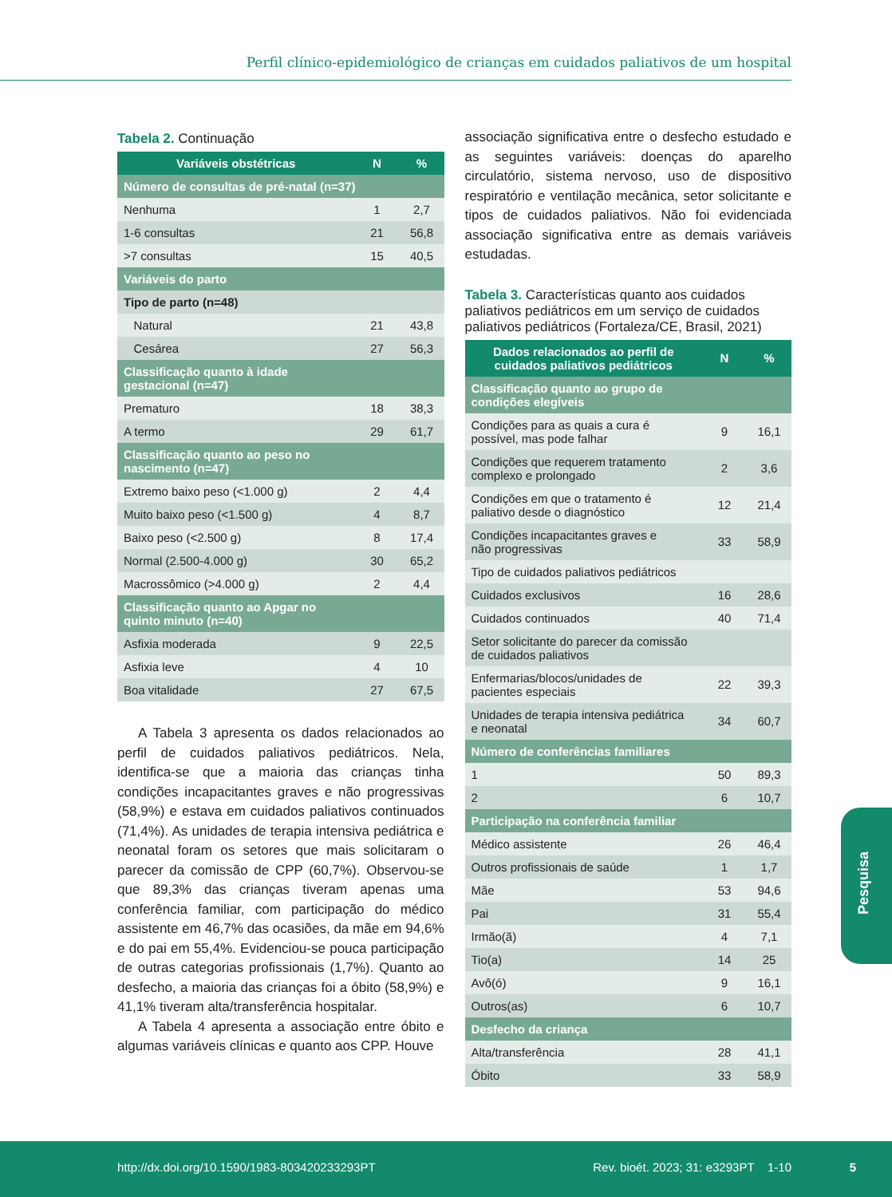Perfil clínico-epidemiológico de crianças em cuidados paliativos de um hospital
Tabela 2. Continuação
| Variáveis obstétricas | N | % |
| --- | --- | --- |
| Número de consultas de pré-natal (n=37) | | |
| Nenhuma | 1 | 2,7 |
| 1-6 consultas | 21 | 56,8 |
| >7 consultas | 15 | 40,5 |
| Variáveis do parto | | |
| Tipo de parto (n=48) | | |
| Natural | 21 | 43,8 |
| Cesárea | 27 | 56,3 |
| Classificação quanto à idade gestacional (n=47) | | |
| Prematuro | 18 | 38,3 |
| A termo | 29 | 61,7 |
| Classificação quanto ao peso no nascimento (n=47) | | |
| Extremo baixo peso (<1.000 g) | 2 | 4,4 |
| Muito baixo peso (<1.500 g) | 4 | 8,7 |
| Baixo peso (<2.500 g) | 8 | 17,4 |
| Normal (2.500-4.000 g) | 30 | 65,2 |
| Macrossômico (>4.000 g) | 2 | 4,4 |
| Classificação quanto ao Apgar no quinto minuto (n=40) | | |
| Asfixia moderada | 9 | 22,5 |
| Asfixia leve | 4 | 10 |
| Boa vitalidade | 27 | 67,5 |
A Tabela 3 apresenta os dados relacionados ao perfil de cuidados paliativos pediátricos. Nela, identifica-se que a maioria das crianças tinha condições incapacitantes graves e não progressivas (58,9%) e estava em cuidados paliativos continuados (71,4%). As unidades de terapia intensiva pediátrica e neonatal foram os setores que mais solicitaram o parecer da comissão de CPP (60,7%). Observou-se que 89,3% das crianças tiveram apenas uma conferência familiar, com participação do médico assistente em 46,7% das ocasiões, da mãe em 94,6% e do pai em 55,4%. Evidenciou-se pouca participação de outras categorias profissionais (1,7%). Quanto ao desfecho, a maioria das crianças foi a óbito (58,9%) e 41,1% tiveram alta/transferência hospitalar.
A Tabela 4 apresenta a associação entre óbito e algumas variáveis clínicas e quanto aos CPP. Houve
associação significativa entre o desfecho estudado e as seguintes variáveis: doenças do aparelho circulatório, sistema nervoso, uso de dispositivo respiratório e ventilação mecânica, setor solicitante e tipos de cuidados paliativos. Não foi evidenciada associação significativa entre as demais variáveis estudadas.
Tabela 3. Características quanto aos cuidados paliativos pediátricos em um serviço de cuidados paliativos pediátricos (Fortaleza/CE, Brasil, 2021)
| Dados relacionados ao perfil de cuidados paliativos pediátricos | N | % |
| --- | --- | --- |
| Classificação quanto ao grupo de condições elegíveis | | |
| Condições para as quais a cura é possível, mas pode falhar | 9 | 16,1 |
| Condições que requerem tratamento complexo e prolongado | 2 | 3,6 |
| Condições em que o tratamento é paliativo desde o diagnóstico | 12 | 21,4 |
| Condições incapacitantes graves e não progressivas | 33 | 58,9 |
| Tipo de cuidados paliativos pediátricos | | |
| Cuidados exclusivos | 16 | 28,6 |
| Cuidados continuados | 40 | 71,4 |
| Setor solicitante do parecer da comissão de cuidados paliativos | | |
| Enfermarias/blocos/unidades de pacientes especiais | 22 | 39,3 |
| Unidades de terapia intensiva pediátrica e neonatal | 34 | 60,7 |
| Número de conferências familiares | | |
| 1 | 50 | 89,3 |
| 2 | 6 | 10,7 |
| Participação na conferência familiar | | |
| Médico assistente | 26 | 46,4 |
| Outros profissionais de saúde | 1 | 1,7 |
| Mãe | 53 | 94,6 |
| Pai | 31 | 55,4 |
| Irmão(ã) | 4 | 7,1 |
| Tio(a) | 14 | 25 |
| Avô(ó) | 9 | 16,1 |
| Outros(as) | 6 | 10,7 |
| Desfecho da criança | | |
| Alta/transferência | 28 | 41,1 |
| Óbito | 33 | 58,9 |
Pesquisa
http://dx.doi.org/10.1590/1983-803420233293PT Rev. bioét. 2023; 31: e3293PT 1-10
5